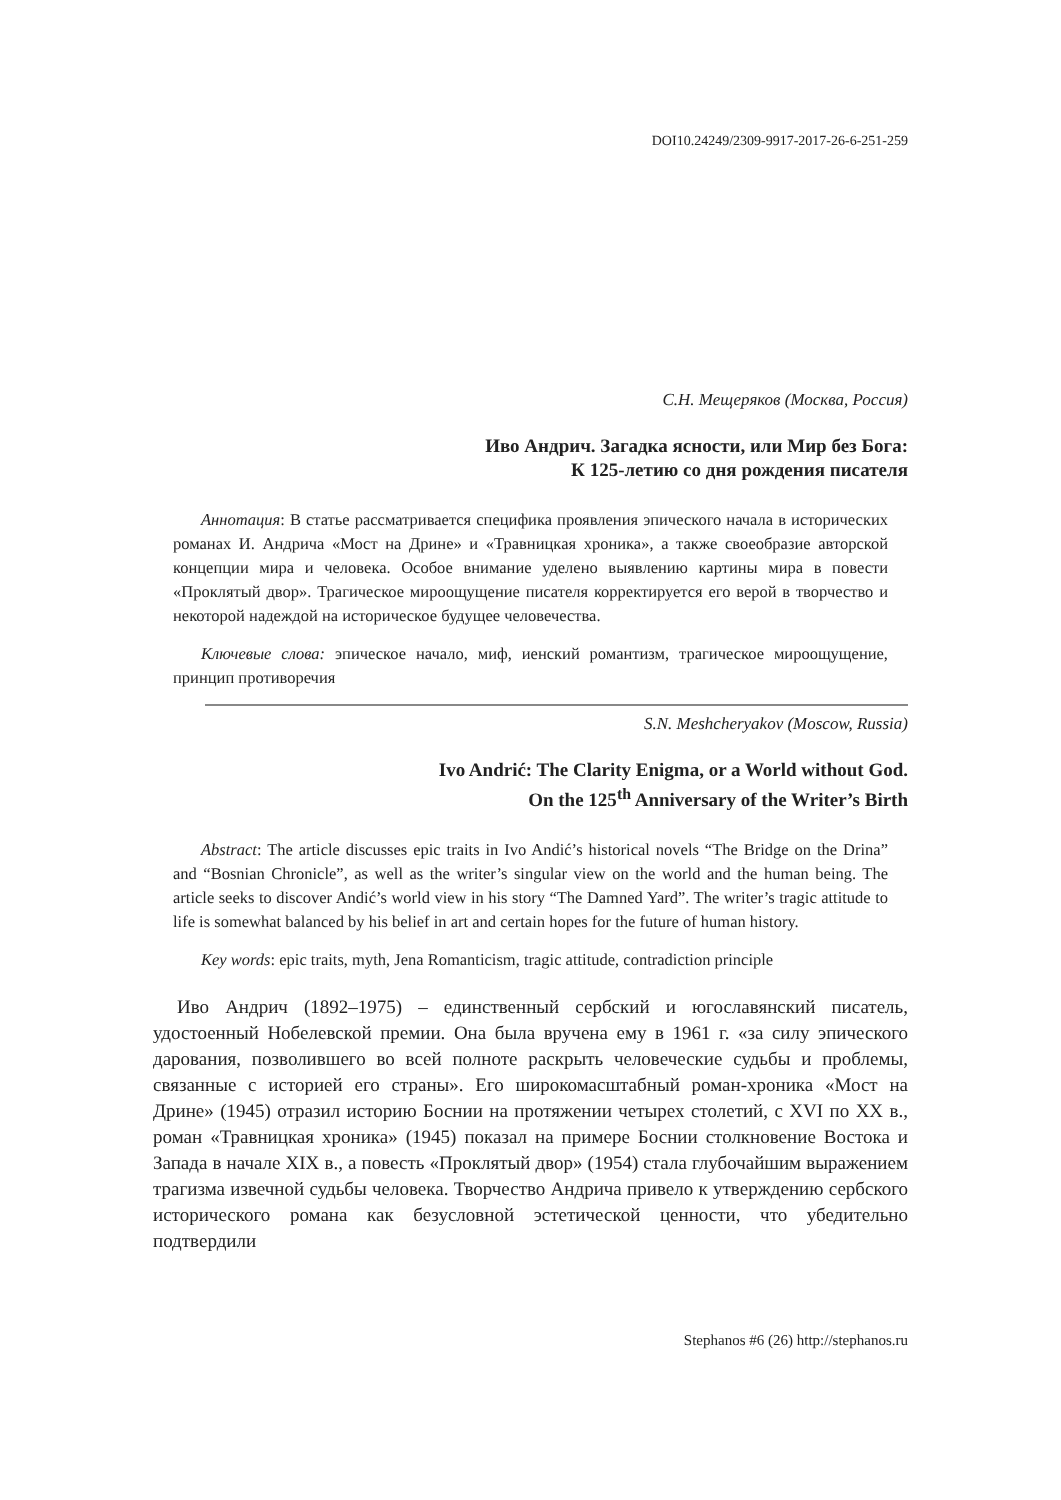DOI10.24249/2309-9917-2017-26-6-251-259
С.Н. Мещеряков (Москва, Россия)
Иво Андрич. Загадка ясности, или Мир без Бога:
К 125-летию со дня рождения писателя
Аннотация: В статье рассматривается специфика проявления эпического начала в исторических романах И. Андрича «Мост на Дрине» и «Травницкая хроника», а также своеобразие авторской концепции мира и человека. Особое внимание уделено выявлению картины мира в повести «Проклятый двор». Трагическое мироощущение писателя корректируется его верой в творчество и некоторой надеждой на историческое будущее человечества.
Ключевые слова: эпическое начало, миф, иенский романтизм, трагическое мироощущение, принцип противоречия
S.N. Meshcheryakov (Moscow, Russia)
Ivo Andrić: The Clarity Enigma, or a World without God.
On the 125<sup>th</sup> Anniversary of the Writer’s Birth
Abstract: The article discusses epic traits in Ivo Andić’s historical novels “The Bridge on the Drina” and “Bosnian Chronicle”, as well as the writer’s singular view on the world and the human being. The article seeks to discover Andić’s world view in his story “The Damned Yard”. The writer’s tragic attitude to life is somewhat balanced by his belief in art and certain hopes for the future of human history.
Key words: epic traits, myth, Jena Romanticism, tragic attitude, contradiction principle
Иво Андрич (1892–1975) – единственный сербский и югославянский писатель, удостоенный Нобелевской премии. Она была вручена ему в 1961 г. «за силу эпического дарования, позволившего во всей полноте раскрыть человеческие судьбы и проблемы, связанные с историей его страны». Его широкомасштабный роман-хроника «Мост на Дрине» (1945) отразил историю Боснии на протяжении четырех столетий, с XVI по XX в., роман «Травницкая хроника» (1945) показал на примере Боснии столкновение Востока и Запада в начале XIX в., а повесть «Проклятый двор» (1954) стала глубочайшим выражением трагизма извечной судьбы человека. Творчество Андрича привело к утверждению сербского исторического романа как безусловной эстетической ценности, что убедительно подтвердили
Stephanos #6 (26) http://stephanos.ru